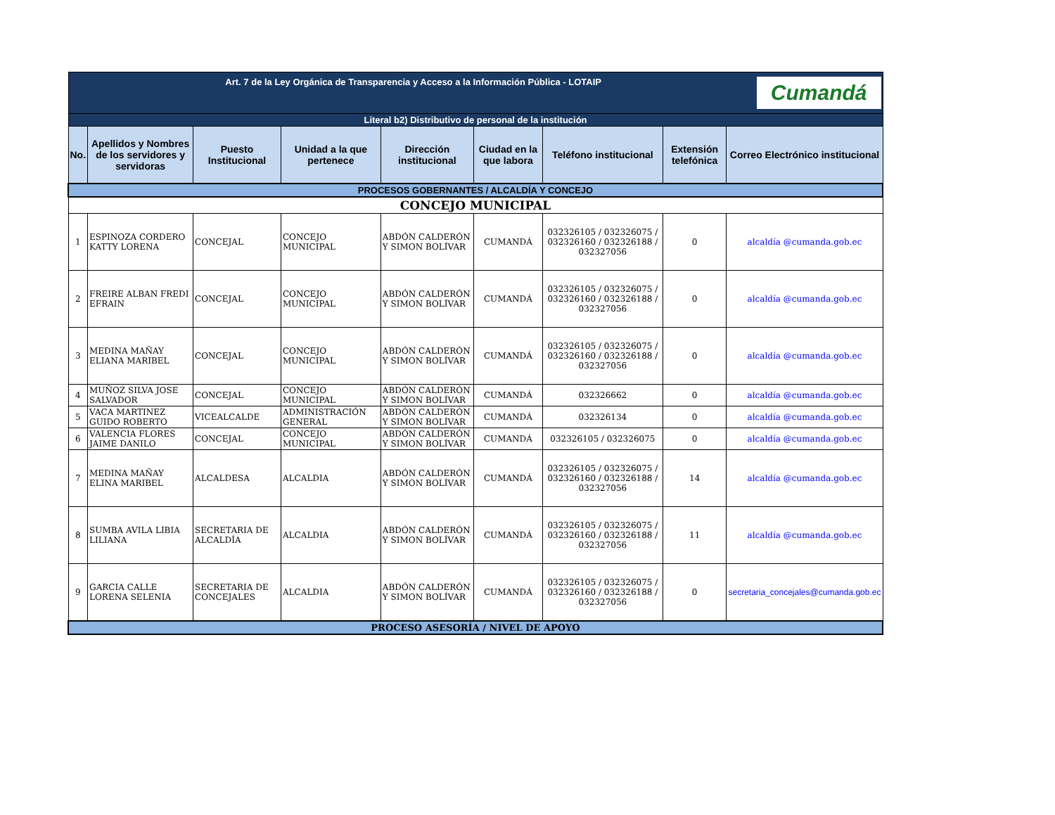| Art. 7 de la Ley Orgánica de Transparencia y Acceso a la Información Pública - LOTAIP Cumandá | | | | | | | | |
| Literal b2) Distributivo de personal de la institución | | | | | | | | |
| No. | Apellidos y Nombres de los servidores y servidoras | Puesto Institucional | Unidad a la que pertenece | Dirección institucional | Ciudad en la que labora | Teléfono institucional | Extensión telefónica | Correo Electrónico institucional |
| PROCESOS GOBERNANTES / ALCALDÍA Y CONCEJO | | | | | | | | |
| CONCEJO MUNICIPAL | | | | | | | | |
| 1 | ESPINOZA CORDERO KATTY LORENA | CONCEJAL | CONCEJO MUNICIPAL | ABDÓN CALDERÓN Y SIMON BOLÍVAR | CUMANDÁ | 032326105 / 032326075 / 032326160 / 032326188 / 032327056 | 0 | alcaldía @cumanda.gob.ec |
| 2 | FREIRE ALBAN FREDI EFRAIN | CONCEJAL | CONCEJO MUNICIPAL | ABDÓN CALDERÓN Y SIMON BOLÍVAR | CUMANDÁ | 032326105 / 032326075 / 032326160 / 032326188 / 032327056 | 0 | alcaldía @cumanda.gob.ec |
| 3 | MEDINA MAÑAY ELIANA MARIBEL | CONCEJAL | CONCEJO MUNICIPAL | ABDÓN CALDERÓN Y SIMON BOLÍVAR | CUMANDÁ | 032326105 / 032326075 / 032326160 / 032326188 / 032327056 | 0 | alcaldía @cumanda.gob.ec |
| 4 | MUÑOZ SILVA JOSE SALVADOR | CONCEJAL | CONCEJO MUNICIPAL | ABDÓN CALDERÓN Y SIMON BOLÍVAR | CUMANDÁ | 032326662 | 0 | alcaldía @cumanda.gob.ec |
| 5 | VACA MARTINEZ GUIDO ROBERTO | VICEALCALDE | ADMINISTRACIÓN GENERAL | ABDÓN CALDERÓN Y SIMON BOLÍVAR | CUMANDÁ | 032326134 | 0 | alcaldía @cumanda.gob.ec |
| 6 | VALENCIA FLORES JAIME DANILO | CONCEJAL | CONCEJO MUNICIPAL | ABDÓN CALDERÓN Y SIMON BOLÍVAR | CUMANDÁ | 032326105 / 032326075 | 0 | alcaldía @cumanda.gob.ec |
| 7 | MEDINA MAÑAY ELINA MARIBEL | ALCALDESA | ALCALDIA | ABDÓN CALDERÓN Y SIMON BOLÍVAR | CUMANDÁ | 032326105 / 032326075 / 032326160 / 032326188 / 032327056 | 14 | alcaldía @cumanda.gob.ec |
| 8 | SUMBA AVILA LIBIA LILIANA | SECRETARIA DE ALCALDÍA | ALCALDIA | ABDÓN CALDERÓN Y SIMON BOLÍVAR | CUMANDÁ | 032326105 / 032326075 / 032326160 / 032326188 / 032327056 | 11 | alcaldía @cumanda.gob.ec |
| 9 | GARCIA CALLE LORENA SELENIA | SECRETARIA DE CONCEJALES | ALCALDIA | ABDÓN CALDERÓN Y SIMON BOLÍVAR | CUMANDÁ | 032326105 / 032326075 / 032326160 / 032326188 / 032327056 | 0 | secretaria_concejales@cumanda.gob.ec |
| PROCESO ASESORÍA / NIVEL DE APOYO | | | | | | | | |